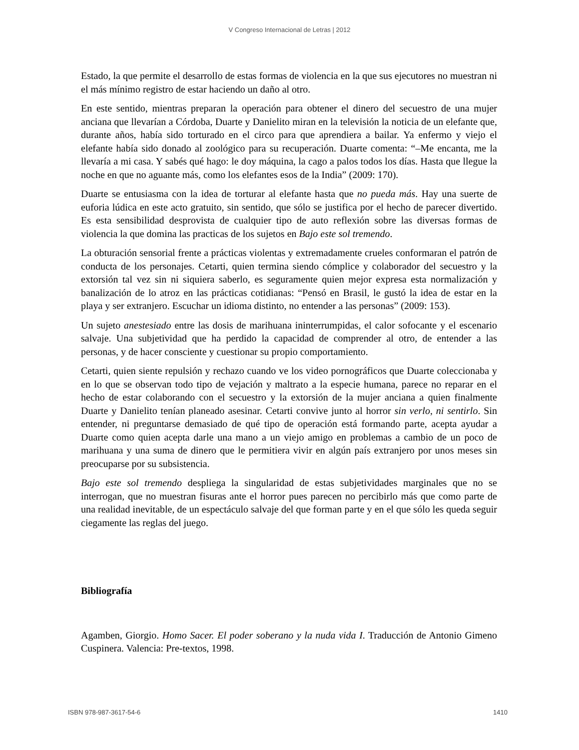V Congreso Internacional de Letras | 2012
Estado, la que permite el desarrollo de estas formas de violencia en la que sus ejecutores no muestran ni el más mínimo registro de estar haciendo un daño al otro.
En este sentido, mientras preparan la operación para obtener el dinero del secuestro de una mujer anciana que llevarían a Córdoba, Duarte y Danielito miran en la televisión la noticia de un elefante que, durante años, había sido torturado en el circo para que aprendiera a bailar. Ya enfermo y viejo el elefante había sido donado al zoológico para su recuperación. Duarte comenta: “–Me encanta, me la llevaría a mi casa. Y sabés qué hago: le doy máquina, la cago a palos todos los días. Hasta que llegue la noche en que no aguante más, como los elefantes esos de la India” (2009: 170).
Duarte se entusiasma con la idea de torturar al elefante hasta que no pueda más. Hay una suerte de euforia lúdica en este acto gratuito, sin sentido, que sólo se justifica por el hecho de parecer divertido. Es esta sensibilidad desprovista de cualquier tipo de auto reflexión sobre las diversas formas de violencia la que domina las practicas de los sujetos en Bajo este sol tremendo.
La obturación sensorial frente a prácticas violentas y extremadamente crueles conformaran el patrón de conducta de los personajes. Cetarti, quien termina siendo cómplice y colaborador del secuestro y la extorsión tal vez sin ni siquiera saberlo, es seguramente quien mejor expresa esta normalización y banalización de lo atroz en las prácticas cotidianas: “Pensó en Brasil, le gustó la idea de estar en la playa y ser extranjero. Escuchar un idioma distinto, no entender a las personas” (2009: 153).
Un sujeto anestesiado entre las dosis de marihuana ininterrumpidas, el calor sofocante y el escenario salvaje. Una subjetividad que ha perdido la capacidad de comprender al otro, de entender a las personas, y de hacer consciente y cuestionar su propio comportamiento.
Cetarti, quien siente repulsión y rechazo cuando ve los video pornográficos que Duarte coleccionaba y en lo que se observan todo tipo de vejación y maltrato a la especie humana, parece no reparar en el hecho de estar colaborando con el secuestro y la extorsión de la mujer anciana a quien finalmente Duarte y Danielito tenían planeado asesinar. Cetarti convive junto al horror sin verlo, ni sentirlo. Sin entender, ni preguntarse demasiado de qué tipo de operación está formando parte, acepta ayudar a Duarte como quien acepta darle una mano a un viejo amigo en problemas a cambio de un poco de marihuana y una suma de dinero que le permitiera vivir en algún país extranjero por unos meses sin preocuparse por su subsistencia.
Bajo este sol tremendo despliega la singularidad de estas subjetividades marginales que no se interrogan, que no muestran fisuras ante el horror pues parecen no percibirlo más que como parte de una realidad inevitable, de un espectáculo salvaje del que forman parte y en el que sólo les queda seguir ciegamente las reglas del juego.
Bibliografía
Agamben, Giorgio. Homo Sacer. El poder soberano y la nuda vida I. Traducción de Antonio Gimeno Cuspinera. Valencia: Pre-textos, 1998.
ISBN 978-987-3617-54-6 1410